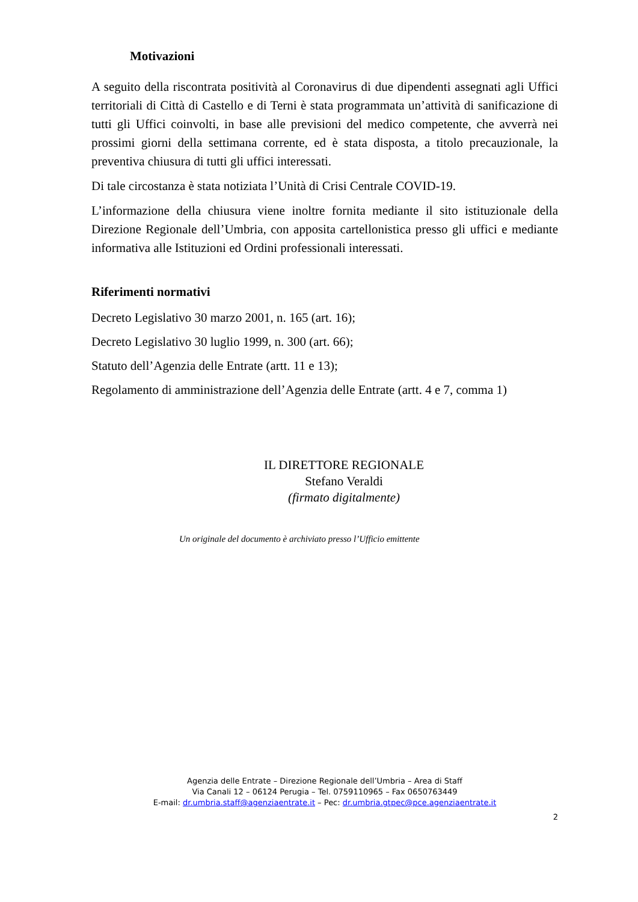Motivazioni
A seguito della riscontrata positività al Coronavirus di due dipendenti assegnati agli Uffici territoriali di Città di Castello e di Terni è stata programmata un’attività di sanificazione di tutti gli Uffici coinvolti, in base alle previsioni del medico competente, che avverrà nei prossimi giorni della settimana corrente, ed è stata disposta, a titolo precauzionale, la preventiva chiusura di tutti gli uffici interessati.
Di tale circostanza è stata notiziata l’Unità di Crisi Centrale COVID-19.
L’informazione della chiusura viene inoltre fornita mediante il sito istituzionale della Direzione Regionale dell’Umbria, con apposita cartellonistica presso gli uffici e mediante informativa alle Istituzioni ed Ordini professionali interessati.
Riferimenti normativi
Decreto Legislativo 30 marzo 2001, n. 165 (art. 16);
Decreto Legislativo 30 luglio 1999, n. 300 (art. 66);
Statuto dell’Agenzia delle Entrate (artt. 11 e 13);
Regolamento di amministrazione dell’Agenzia delle Entrate (artt. 4 e 7, comma 1)
IL DIRETTORE REGIONALE
Stefano Veraldi
(firmato digitalmente)
Un originale del documento è archiviato presso l’Ufficio emittente
Agenzia delle Entrate – Direzione Regionale dell’Umbria – Area di Staff
Via Canali 12 – 06124 Perugia – Tel. 0759110965 – Fax 0650763449
E-mail: dr.umbria.staff@agenziaentrate.it – Pec: dr.umbria.gtpec@pce.agenziaentrate.it
2